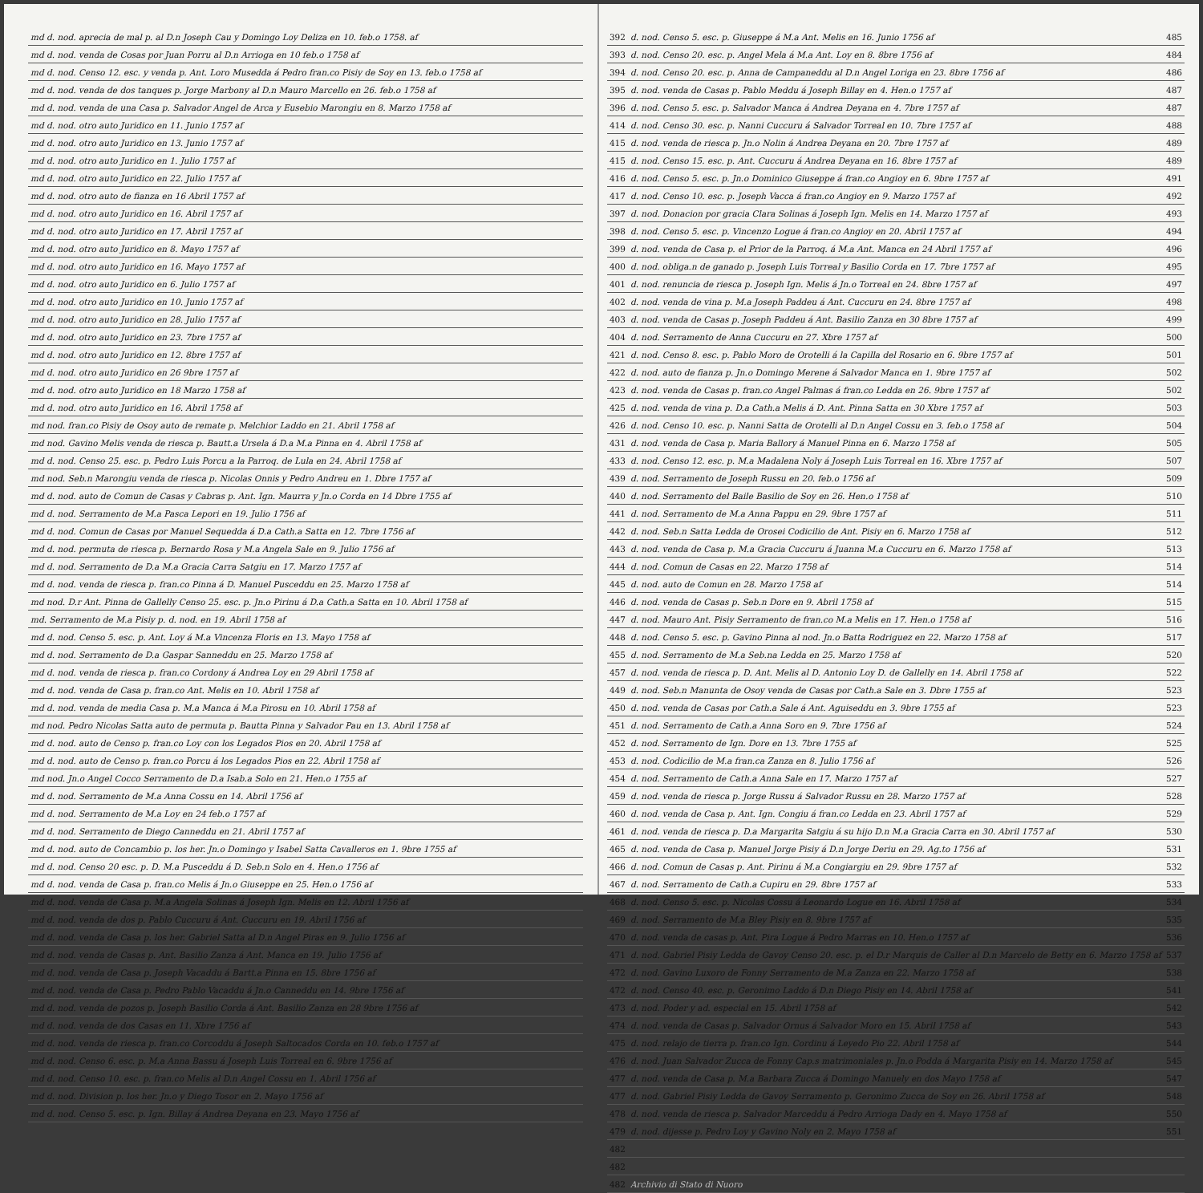| md d. nod. aprecia de mal p. al D.n Joseph Cau y Domingo Loy Deliza en 10. feb.o 1758. af |
| md d. nod. venda de Cosas por Juan Porru al D.n Arrioga en 10 feb.o 1758 af |
| md d. nod. Censo 12. esc. y venda p. Ant. Loro Musedda á Pedro fran.co Pisiy de Soy en 13. feb.o 1758 af |
| md d. nod. venda de dos tanques p. Jorge Marbony al D.n Mauro Marcello en 26. feb.o 1758 af |
| md d. nod. venda de una Casa p. Salvador Angel de Arca y Eusebio Marongiu en 8. Marzo 1758 af |
| md d. nod. otro auto Juridico en 11. Junio 1757 af |
| md d. nod. otro auto Juridico en 13. Junio 1757 af |
| md d. nod. otro auto Juridico en 1. Julio 1757 af |
| md d. nod. otro auto Juridico en 22. Julio 1757 af |
| md d. nod. otro auto de fianza en 16 Abril 1757 af |
| md d. nod. otro auto Juridico en 16. Abril 1757 af |
| md d. nod. otro auto Juridico en 17. Abril 1757 af |
| md d. nod. otro auto Juridico en 8. Mayo 1757 af |
| md d. nod. otro auto Juridico en 16. Mayo 1757 af |
| md d. nod. otro auto Juridico en 6. Julio 1757 af |
| md d. nod. otro auto Juridico en 10. Junio 1757 af |
| md d. nod. otro auto Juridico en 28. Julio 1757 af |
| md d. nod. otro auto Juridico en 23. 7bre 1757 af |
| md d. nod. otro auto Juridico en 12. 8bre 1757 af |
| md d. nod. otro auto Juridico en 26 9bre 1757 af |
| md d. nod. otro auto Juridico en 18 Marzo 1758 af |
| md d. nod. otro auto Juridico en 16. Abril 1758 af |
| md nod. fran.co Pisiy de Osoy auto de remate p. Melchior Laddo en 21. Abril 1758 af |
| md nod. Gavino Melis venda de riesca p. Bautt.a Ursela á D.a M.a Pinna en 4. Abril 1758 af |
| md d. nod. Censo 25. esc. p. Pedro Luis Porcu a la Parroq. de Lula en 24. Abril 1758 af |
| md nod. Seb.n Marongiu venda de riesca p. Nicolas Onnis y Pedro Andreu en 1. Dbre 1757 af |
| md d. nod. auto de Comun de Casas y Cabras p. Ant. Ign. Maurra y Jn.o Corda en 14 Dbre 1755 af |
| md d. nod. Serramento de M.a Pasca Lepori en 19. Julio 1756 af |
| md d. nod. Comun de Casas por Manuel Sequedda á D.a Cath.a Satta en 12. 7bre 1756 af |
| md d. nod. permuta de riesca p. Bernardo Rosa y M.a Angela Sale en 9. Julio 1756 af |
| md d. nod. Serramento de D.a M.a Gracia Carra Satgiu en 17. Marzo 1757 af |
| md d. nod. venda de riesca p. fran.co Pinna á D. Manuel Pusceddu en 25. Marzo 1758 af |
| md nod. D.r Ant. Pinna de Gallelly Censo 25. esc. p. Jn.o Pirinu á D.a Cath.a Satta en 10. Abril 1758 af |
| md. Serramento de M.a Pisiy p. d. nod. en 19. Abril 1758 af |
| md d. nod. Censo 5. esc. p. Ant. Loy á M.a Vincenza Floris en 13. Mayo 1758 af |
| md d. nod. Serramento de D.a Gaspar Sanneddu en 25. Marzo 1758 af |
| md d. nod. venda de riesca p. fran.co Cordony á Andrea Loy en 29 Abril 1758 af |
| md d. nod. venda de Casa p. fran.co Ant. Melis en 10. Abril 1758 af |
| md d. nod. venda de media Casa p. M.a Manca á M.a Pirosu en 10. Abril 1758 af |
| md nod. Pedro Nicolas Satta auto de permuta p. Bautta Pinna y Salvador Pau en 13. Abril 1758 af |
| md d. nod. auto de Censo p. fran.co Loy con los Legados Pios en 20. Abril 1758 af |
| md d. nod. auto de Censo p. fran.co Porcu á los Legados Pios en 22. Abril 1758 af |
| md nod. Jn.o Angel Cocco Serramento de D.a Isab.a Solo en 21. Hen.o 1755 af |
| md d. nod. Serramento de M.a Anna Cossu en 14. Abril 1756 af |
| md d. nod. Serramento de M.a Loy en 24 feb.o 1757 af |
| md d. nod. Serramento de Diego Canneddu en 21. Abril 1757 af |
| md d. nod. auto de Concambio p. los her. Jn.o Domingo y Isabel Satta Cavalleros en 1. 9bre 1755 af |
| md d. nod. Censo 20 esc. p. D. M.a Pusceddu á D. Seb.n Solo en 4. Hen.o 1756 af |
| md d. nod. venda de Casa p. fran.co Melis á Jn.o Giuseppe en 25. Hen.o 1756 af |
| md d. nod. venda de Casa p. M.a Angela Solinas á Joseph Ign. Melis en 12. Abril 1756 af |
| md d. nod. venda de dos p. Pablo Cuccuru á Ant. Cuccuru en 19. Abril 1756 af |
| md d. nod. venda de Casa p. los her. Gabriel Satta al D.n Angel Piras en 9. Julio 1756 af |
| md d. nod. venda de Casas p. Ant. Basilio Zanza á Ant. Manca en 19. Julio 1756 af |
| md d. nod. venda de Casa p. Joseph Vacaddu á Bartt.a Pinna en 15. 8bre 1756 af |
| md d. nod. venda de Casa p. Pedro Pablo Vacaddu á Jn.o Canneddu en 14. 9bre 1756 af |
| md d. nod. venda de pozos p. Joseph Basilio Corda á Ant. Basilio Zanza en 28 9bre 1756 af |
| md d. nod. venda de dos Casas en 11. Xbre 1756 af |
| md d. nod. venda de riesca p. fran.co Corcoddu á Joseph Saltocados Corda en 10. feb.o 1757 af |
| md d. nod. Censo 6. esc. p. M.a Anna Bassu á Joseph Luis Torreal en 6. 9bre 1756 af |
| md d. nod. Censo 10. esc. p. fran.co Melis al D.n Angel Cossu en 1. Abril 1756 af |
| md d. nod. Division p. los her. Jn.o y Diego Tosor en 2. Mayo 1756 af |
| md d. nod. Censo 5. esc. p. Ign. Billay á Andrea Deyana en 23. Mayo 1756 af |
| 392 | d. nod. Censo 5. esc. p. Giuseppe á M.a Ant. Melis en 16. Junio 1756 af | 485 |
| 393 | d. nod. Censo 20. esc. p. Angel Mela á M.a Ant. Loy en 8. 8bre 1756 af | 484 |
| 394 | d. nod. Censo 20. esc. p. Anna de Campaneddu al D.n Angel Loriga en 23. 8bre 1756 af | 486 |
| 395 | d. nod. venda de Casas p. Pablo Meddu á Joseph Billay en 4. Hen.o 1757 af | 487 |
| 396 | d. nod. Censo 5. esc. p. Salvador Manca á Andrea Deyana en 4. 7bre 1757 af | 487 |
| 414 | d. nod. Censo 30. esc. p. Nanni Cuccuru á Salvador Torreal en 10. 7bre 1757 af | 488 |
| 415 | d. nod. venda de riesca p. Jn.o Nolin á Andrea Deyana en 20. 7bre 1757 af | 489 |
| 415 | d. nod. Censo 15. esc. p. Ant. Cuccuru á Andrea Deyana en 16. 8bre 1757 af | 489 |
| 416 | d. nod. Censo 5. esc. p. Jn.o Dominico Giuseppe á fran.co Angioy en 6. 9bre 1757 af | 491 |
| 417 | d. nod. Censo 10. esc. p. Joseph Vacca á fran.co Angioy en 9. Marzo 1757 af | 492 |
| 397 | d. nod. Donacion por gracia Clara Solinas á Joseph Ign. Melis en 14. Marzo 1757 af | 493 |
| 398 | d. nod. Censo 5. esc. p. Vincenzo Logue á fran.co Angioy en 20. Abril 1757 af | 494 |
| 399 | d. nod. venda de Casa p. el Prior de la Parroq. á M.a Ant. Manca en 24 Abril 1757 af | 496 |
| 400 | d. nod. obliga.n de ganado p. Joseph Luis Torreal y Basilio Corda en 17. 7bre 1757 af | 495 |
| 401 | d. nod. renuncia de riesca p. Joseph Ign. Melis á Jn.o Torreal en 24. 8bre 1757 af | 497 |
| 402 | d. nod. venda de vina p. M.a Joseph Paddeu á Ant. Cuccuru en 24. 8bre 1757 af | 498 |
| 403 | d. nod. venda de Casas p. Joseph Paddeu á Ant. Basilio Zanza en 30 8bre 1757 af | 499 |
| 404 | d. nod. Serramento de Anna Cuccuru en 27. Xbre 1757 af | 500 |
| 421 | d. nod. Censo 8. esc. p. Pablo Moro de Orotelli á la Capilla del Rosario en 6. 9bre 1757 af | 501 |
| 422 | d. nod. auto de fianza p. Jn.o Domingo Merene á Salvador Manca en 1. 9bre 1757 af | 502 |
| 423 | d. nod. venda de Casas p. fran.co Angel Palmas á fran.co Ledda en 26. 9bre 1757 af | 502 |
| 425 | d. nod. venda de vina p. D.a Cath.a Melis á D. Ant. Pinna Satta en 30 Xbre 1757 af | 503 |
| 426 | d. nod. Censo 10. esc. p. Nanni Satta de Orotelli al D.n Angel Cossu en 3. feb.o 1758 af | 504 |
| 431 | d. nod. venda de Casa p. Maria Ballory á Manuel Pinna en 6. Marzo 1758 af | 505 |
| 433 | d. nod. Censo 12. esc. p. M.a Madalena Noly á Joseph Luis Torreal en 16. Xbre 1757 af | 507 |
| 439 | d. nod. Serramento de Joseph Russu en 20. feb.o 1756 af | 509 |
| 440 | d. nod. Serramento del Baile Basilio de Soy en 26. Hen.o 1758 af | 510 |
| 441 | d. nod. Serramento de M.a Anna Pappu en 29. 9bre 1757 af | 511 |
| 442 | d. nod. Seb.n Satta Ledda de Orosei Codicilio de Ant. Pisiy en 6. Marzo 1758 af | 512 |
| 443 | d. nod. venda de Casa p. M.a Gracia Cuccuru á Juanna M.a Cuccuru en 6. Marzo 1758 af | 513 |
| 444 | d. nod. Comun de Casas en 22. Marzo 1758 af | 514 |
| 445 | d. nod. auto de Comun en 28. Marzo 1758 af | 514 |
| 446 | d. nod. venda de Casas p. Seb.n Dore en 9. Abril 1758 af | 515 |
| 447 | d. nod. Mauro Ant. Pisiy Serramento de fran.co M.a Melis en 17. Hen.o 1758 af | 516 |
| 448 | d. nod. Censo 5. esc. p. Gavino Pinna al nod. Jn.o Batta Rodriguez en 22. Marzo 1758 af | 517 |
| 455 | d. nod. Serramento de M.a Seb.na Ledda en 25. Marzo 1758 af | 520 |
| 457 | d. nod. venda de riesca p. D. Ant. Melis al D. Antonio Loy D. de Gallelly en 14. Abril 1758 af | 522 |
| 449 | d. nod. Seb.n Manunta de Osoy venda de Casas por Cath.a Sale en 3. Dbre 1755 af | 523 |
| 450 | d. nod. venda de Casas por Cath.a Sale á Ant. Aguiseddu en 3. 9bre 1755 af | 523 |
| 451 | d. nod. Serramento de Cath.a Anna Soro en 9. 7bre 1756 af | 524 |
| 452 | d. nod. Serramento de Ign. Dore en 13. 7bre 1755 af | 525 |
| 453 | d. nod. Codicilio de M.a fran.ca Zanza en 8. Julio 1756 af | 526 |
| 454 | d. nod. Serramento de Cath.a Anna Sale en 17. Marzo 1757 af | 527 |
| 459 | d. nod. venda de riesca p. Jorge Russu á Salvador Russu en 28. Marzo 1757 af | 528 |
| 460 | d. nod. venda de Casa p. Ant. Ign. Congiu á fran.co Ledda en 23. Abril 1757 af | 529 |
| 461 | d. nod. venda de riesca p. D.a Margarita Satgiu á su hijo D.n M.a Gracia Carra en 30. Abril 1757 af | 530 |
| 465 | d. nod. venda de Casa p. Manuel Jorge Pisiy á D.n Jorge Deriu en 29. Ag.to 1756 af | 531 |
| 466 | d. nod. Comun de Casas p. Ant. Pirinu á M.a Congiargiu en 29. 9bre 1757 af | 532 |
| 467 | d. nod. Serramento de Cath.a Cupiru en 29. 8bre 1757 af | 533 |
| 468 | d. nod. Censo 5. esc. p. Nicolas Cossu á Leonardo Logue en 16. Abril 1758 af | 534 |
| 469 | d. nod. Serramento de M.a Bley Pisiy en 8. 9bre 1757 af | 535 |
| 470 | d. nod. venda de casas p. Ant. Pira Logue á Pedro Marras en 10. Hen.o 1757 af | 536 |
| 471 | d. nod. Gabriel Pisiy Ledda de Gavoy Censo 20. esc. p. el D.r Marquis de Caller al D.n Marcelo de Betty en 6. Marzo 1758 af | 537 |
| 472 | d. nod. Gavino Luxoro de Fonny Serramento de M.a Zanza en 22. Marzo 1758 af | 538 |
| 472 | d. nod. Censo 40. esc. p. Geronimo Laddo á D.n Diego Pisiy en 14. Abril 1758 af | 541 |
| 473 | d. nod. Poder y ad. especial en 15. Abril 1758 af | 542 |
| 474 | d. nod. venda de Casas p. Salvador Ornus á Salvador Moro en 15. Abril 1758 af | 543 |
| 475 | d. nod. relajo de tierra p. fran.co Ign. Cordinu á Leyedo Pio 22. Abril 1758 af | 544 |
| 476 | d. nod. Juan Salvador Zucca de Fonny Cap.s matrimoniales p. Jn.o Podda á Margarita Pisiy en 14. Marzo 1758 af | 545 |
| 477 | d. nod. venda de Casa p. M.a Barbara Zucca á Domingo Manuely en dos Mayo 1758 af | 547 |
| 477 | d. nod. Gabriel Pisiy Ledda de Gavoy Serramento p. Geronimo Zucca de Soy en 26. Abril 1758 af | 548 |
| 478 | d. nod. venda de riesca p. Salvador Marceddu á Pedro Arrioga Dady en 4. Mayo 1758 af | 550 |
| 479 | d. nod. dijesse p. Pedro Loy y Gavino Noly en 2. Mayo 1758 af | 551 |
| 482 | | |
| 482 | | |
| 482 | Archivio di Stato di Nuoro | |